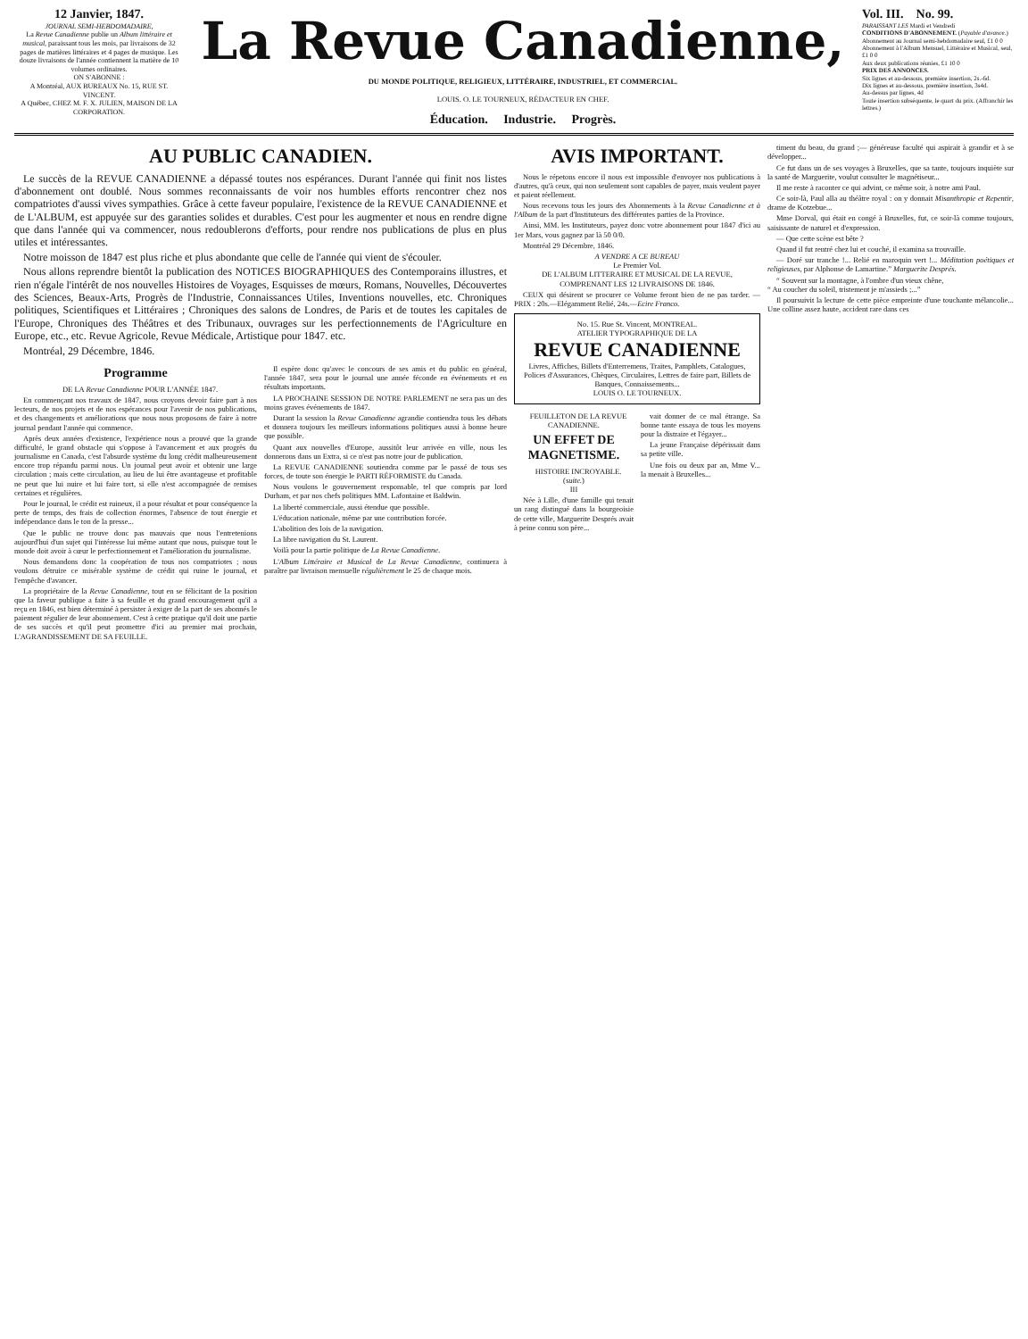12 Janvier, 1847.
JOURNAL SEMI-HEBDOMADAIRE,
La Revue Canadienne publie un Album littéraire et musical, paraissant tous les mois, par livraisons de 32 pages de matières littéraires et 4 pages de musique. Les douze livraisons de l'année contiennent la matière de 10 volumes ordinaires.
ON S'ABONNE :
A Montréal, AUX BUREAUX No. 15, RUE ST. VINCENT.
A Québec, CHEZ M. F. X. JULIEN, MAISON DE LA CORPORATION.
La Revue Canadienne,
DU MONDE POLITIQUE, RELIGIEUX, LITTÉRAIRE, INDUSTRIEL, ET COMMERCIAL.
LOUIS. O. LE TOURNEUX, RÉDACTEUR EN CHEF.
Éducation. Industrie. Progrès.
Vol. III. No. 99.
PARAISSANT LES Mardi et Vendredi
CONDITIONS D'ABONNEMENT. (Payable d'avance.)
Abonnement au Journal semi-hebdomadaire seul, £1 0 0
Abonnement à l'Album Mensuel, Littéraire et Musical, seul, £1 0 0
Aux deux publications réunies, £1 10 0
PRIX DES ANNONCES.
Six lignes et au-dessous, première insertion, 2s.-6d.
Dix lignes et au-dessous, première insertion, 3s4d.
Au-dessus par lignes, 4d
Toute insertion subséquente, le quart du prix. (Affranchir les lettres.)
AU PUBLIC CANADIEN.
Le succès de la REVUE CANADIENNE a dépassé toutes nos espérances. Durant l'année qui finit nos listes d'abonnement ont doublé. Nous sommes reconnaissants de voir nos humbles efforts rencontrer chez nos compatriotes d'aussi vives sympathies. Grâce à cette faveur populaire, l'existence de la REVUE CANADIENNE et de L'ALBUM, est appuyée sur des garanties solides et durables. C'est pour les augmenter et nous en rendre digne que dans l'année qui va commencer, nous redoublerons d'efforts, pour rendre nos publications de plus en plus utiles et intéressantes.
Notre moisson de 1847 est plus riche et plus abondante que celle de l'année qui vient de s'écouler.
Nous allons reprendre bientôt la publication des NOTICES BIOGRAPHIQUES des Contemporains illustres, et rien n'égale l'intérêt de nos nouvelles Histoires de Voyages, Esquisses de mœurs, Romans, Nouvelles, Découvertes des Sciences, Beaux-Arts, Progrès de l'Industrie, Connaissances Utiles, Inventions nouvelles, etc. Chroniques politiques, Scientifiques et Littéraires ; Chroniques des salons de Londres, de Paris et de toutes les capitales de l'Europe, Chroniques des Théâtres et des Tribunaux, ouvrages sur les perfectionnements de l'Agriculture en Europe, etc., etc. Revue Agricole, Revue Médicale, Artistique pour 1847. etc.
Montréal, 29 Décembre, 1846.
Programme
DE LA Revue Canadienne POUR L'ANNÉE 1847.
En commençant nos travaux de 1847, nous croyons devoir faire part à nos lecteurs, de nos projets et de nos espérances pour l'avenir de nos publications, et des changements et améliorations que nous nous proposons de faire à notre journal pendant l'année qui commence.
Après deux années d'existence, l'expérience nous a prouvé que la grande difficulté, le grand obstacle qui s'oppose à l'avancement et aux progrès du journalisme en Canada, c'est l'absurde système du long crédit malheureusement encore trop répandu parmi nous. Un journal peut avoir et obtenir une large circulation ; mais cette circulation, au lieu de lui être avantageuse et profitable ne peut que lui nuire et lui faire tort, si elle n'est accompagnée de remises certaines et régulières.
Pour le journal, le crédit est ruineux, il a pour résultat et pour conséquence la perte de temps, des frais de collection énormes, l'absence de tout énergie et indépendance dans le ton de la presse...
Que le public ne trouve donc pas mauvais que nous l'entretenions aujourd'hui d'un sujet qui l'intéresse lui même autant que nous, puisque tout le monde doit avoir à cœur le perfectionnement et l'amélioration du journalisme.
Nous demandons donc la coopération de tous nos compatriotes ; nous voulons détruire ce misérable système de crédit qui ruine le journal, et l'empêche d'avancer.
La propriétaire de la Revue Canadienne, tout en se félicitant de la position que la faveur publique a faite à sa feuille et du grand encouragement qu'il a reçu en 1846, est bien déterminé à persister à exiger de la part de ses abonnés le paiement régulier de leur abonnement. C'est à cette pratique qu'il doit une partie de ses succès et qu'il peut promettre d'ici au premier mai prochain, L'AGRANDISSEMENT DE SA FEUILLE.
Il espère donc qu'avec le concours de ses amis et du public en général, l'année 1847, sera pour le journal une année féconde en événements et en résultats importants.
LA PROCHAINE SESSION DE NOTRE PARLEMENT ne sera pas un des moins graves événements de 1847.
Durant la session la Revue Canadienne agrandie contiendra tous les débats et donnera toujours les meilleurs informations politiques aussi à bonne heure que possible.
Quant aux nouvelles d'Europe, aussitôt leur arrivée en ville, nous les donnerons dans un Extra, si ce n'est pas notre jour de publication.
La REVUE CANADIENNE soutiendra comme par le passé de tous ses forces, de toute son énergie le PARTI RÉFORMISTE du Canada.
Nous voulons le gouvernement responsable, tel que compris par lord Durham, et par nos chefs politiques MM. Lafontaine et Baldwin.
La liberté commerciale, aussi étendue que possible.
L'éducation nationale, même par une contribution forcée.
L'abolition des lois de la navigation.
La libre navigation du St. Laurent.
Voilà pour la partie politique de La Revue Canadienne.
L'Album Littéraire et Musical de La Revue Canadienne, continuera à paraître par livraison mensuelle régulièrement le 25 de chaque mois.
AVIS IMPORTANT.
Nous le répetons encore il nous est impossible d'envoyer nos publications à d'autres, qu'à ceux, qui non seulement sont capables de payer, mais veulent payer et paient réellement.
Nous recevons tous les jours des Abonnements à la Revue Canadienne et à l'Album de la part d'Instituteurs des différentes parties de la Province.
Ainsi, MM. les Instituteurs, payez donc votre abonnement pour 1847 d'ici au 1er Mars, vous gagnez par là 50 0/0.
Montréal 29 Décembre, 1846.
A VENDRE A CE BUREAU
Le Premier Vol.
DE L'ALBUM LITTERAIRE ET MUSICAL DE LA REVUE,
COMPRENANT LES 12 LIVRAISONS DE 1846.
CEUX qui désirent se procurer ce Volume feront bien de ne pas tarder. —PRIX : 20s.—Elégamment Relié, 24s.—Ecire Franco.
No. 15. Rue St. Vincent, MONTREAL.
ATELIER TYPOGRAPHIQUE DE LA
REVUE CANADIENNE
Livres, Affiches, Billets d'Enterremens, Traites, Pamphlets, Catalogues, Polices d'Assurances, Chèques, Circulaires, Lettres de faire part, Billets de Banques, Connaissements...
LOUIS O. LE TOURNEUX.
FEUILLETON DE LA REVUE CANADIENNE.
UN EFFET DE MAGNETISME.
HISTOIRE INCROYABLE.
(suite.)
III
Née à Lille, d'une famille qui tenait un rang distingué dans la bourgeoisie de cette ville, Marguerite Després avait à peine connu son père...
vait donner de ce mal étrange. Sa bonne tante essaya de tous les moyens pour la distraire et l'égayer...
La jeune Française dépérissait dans sa petite ville.
Une fois ou deux par an, Mme V... la menait à Bruxelles...
timent du beau, du grand ;— généreuse faculté qui aspirait à grandir et à se développer...
Ce fut dans un de ses voyages à Bruxelles, que sa tante, toujours inquiète sur la santé de Marguerite, voulut consulter le magnétiseur...
Il me reste à raconter ce qui advint, ce même soir, à notre ami Paul.
Ce soir-là, Paul alla au théâtre royal : on y donnait Misanthropie et Repentir, drame de Kotzebue...
Mme Dorval, qui était en congé à Bruxelles, fut, ce soir-là comme toujours, saisissante de naturel et d'expression.
— Que cette scène est bête ?
Quand il fut rentré chez lui et couché, il examina sa trouvaille.
— Doré sur tranche !... Relié en maroquin vert !... Méditation poétiques et religieuses, par Alphonse de Lamartine.” Marguerite Després.
“ Souvent sur la montagne, à l'ombre d'un vieux chêne,
“ Au coucher du soleil, tristement je m'assieds ;...”
Il poursuivit la lecture de cette pièce empreinte d'une touchante mélancolie... Une colline assez haute, accident rare dans ces